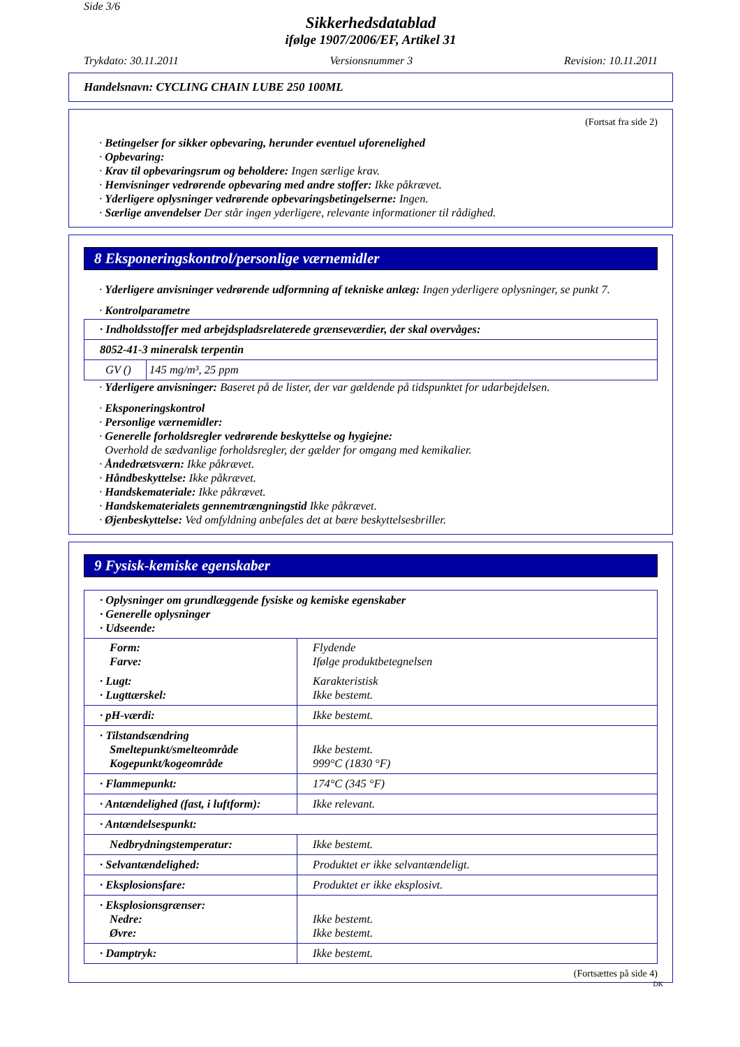Side 3/6
Sikkerhedsdatablad
ifølge 1907/2006/EF, Artikel 31
Trykdato: 30.11.2011 Versionsnummer 3 Revision: 10.11.2011
Handelsnavn: CYCLING CHAIN LUBE 250 100ML
(Fortsat fra side 2)
· Betingelser for sikker opbevaring, herunder eventuel uforenelighed
· Opbevaring:
· Krav til opbevaringsrum og beholdere: Ingen særlige krav.
· Henvisninger vedrørende opbevaring med andre stoffer: Ikke påkrævet.
· Yderligere oplysninger vedrørende opbevaringsbetingelserne: Ingen.
· Særlige anvendelser Der står ingen yderligere, relevante informationer til rådighed.
8 Eksponeringskontrol/personlige værnemidler
· Yderligere anvisninger vedrørende udformning af tekniske anlæg: Ingen yderligere oplysninger, se punkt 7.
· Kontrolparametre
| · Indholdsstoffer med arbejdspladsrelaterede grænseværdier, der skal overvåges: | |
| 8052-41-3 mineralsk terpentin | |
| GV () | 145 mg/m³, 25 ppm |
· Yderligere anvisninger: Baseret på de lister, der var gældende på tidspunktet for udarbejdelsen.
· Eksponeringskontrol
· Personlige værnemidler:
· Generelle forholdsregler vedrørende beskyttelse og hygiejne:
Overhold de sædvanlige forholdsregler, der gælder for omgang med kemikalier.
· Åndedrætsværn: Ikke påkrævet.
· Håndbeskyttelse: Ikke påkrævet.
· Handskemateriale: Ikke påkrævet.
· Handskematerialets gennemtrængningstid Ikke påkrævet.
· Øjenbeskyttelse: Ved omfyldning anbefales det at bære beskyttelsesbriller.
9 Fysisk-kemiske egenskaber
| · Oplysninger om grundlæggende fysiske og kemiske egenskaber · Generelle oplysninger · Udseende: |
| Form: Farve: | Flydende Ifølge produktbetegnelsen |
| · Lugt: · Lugttærskel: | Karakteristisk Ikke bestemt. |
| · pH-værdi: | Ikke bestemt. |
| · Tilstandsændring Smeltepunkt/smelteområde Kogepunkt/kogeområde | Ikke bestemt. 999°C (1830 °F) |
| · Flammepunkt: | 174°C (345 °F) |
| · Antændelighed (fast, i luftform): | Ikke relevant. |
| · Antændelsespunkt: | |
| Nedbrydningstemperatur: | Ikke bestemt. |
| · Selvantændelighed: | Produktet er ikke selvantændeligt. |
| · Eksplosionsfare: | Produktet er ikke eksplosivt. |
| · Eksplosionsgrænser: Nedre: Øvre: | Ikke bestemt. Ikke bestemt. |
| · Damptryk: | Ikke bestemt. |
(Fortsættes på side 4)
DK